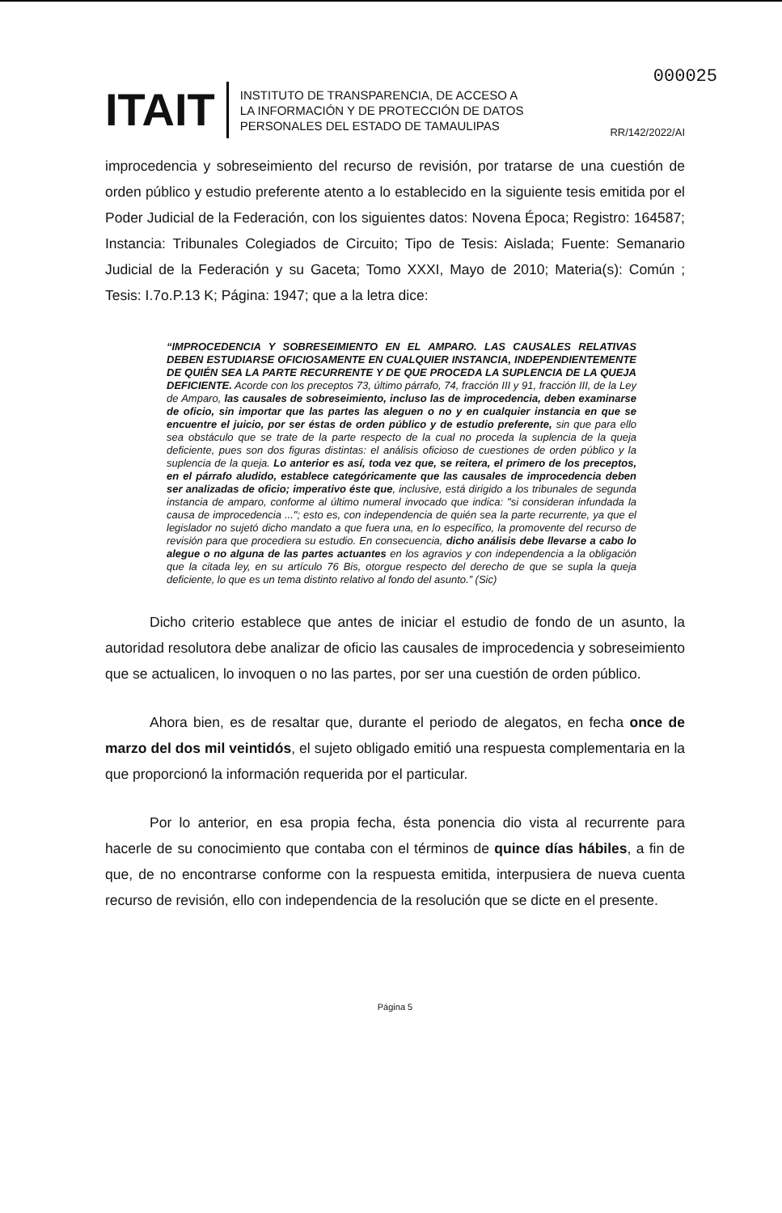000025
ITAIT
INSTITUTO DE TRANSPARENCIA, DE ACCESO A
LA INFORMACIÓN Y DE PROTECCIÓN DE DATOS
PERSONALES DEL ESTADO DE TAMAULIPAS
RR/142/2022/AI
improcedencia y sobreseimiento del recurso de revisión, por tratarse de una cuestión de orden público y estudio preferente atento a lo establecido en la siguiente tesis emitida por el Poder Judicial de la Federación, con los siguientes datos: Novena Época; Registro: 164587; Instancia: Tribunales Colegiados de Circuito; Tipo de Tesis: Aislada; Fuente: Semanario Judicial de la Federación y su Gaceta; Tomo XXXI, Mayo de 2010; Materia(s): Común ; Tesis: I.7o.P.13 K; Página: 1947; que a la letra dice:
“IMPROCEDENCIA Y SOBRESEIMIENTO EN EL AMPARO. LAS CAUSALES RELATIVAS DEBEN ESTUDIARSE OFICIOSAMENTE EN CUALQUIER INSTANCIA, INDEPENDIENTEMENTE DE QUIÉN SEA LA PARTE RECURRENTE Y DE QUE PROCEDA LA SUPLENCIA DE LA QUEJA DEFICIENTE. Acorde con los preceptos 73, último párrafo, 74, fracción III y 91, fracción III, de la Ley de Amparo, las causales de sobreseimiento, incluso las de improcedencia, deben examinarse de oficio, sin importar que las partes las aleguen o no y en cualquier instancia en que se encuentre el juicio, por ser éstas de orden público y de estudio preferente, sin que para ello sea obstáculo que se trate de la parte respecto de la cual no proceda la suplencia de la queja deficiente, pues son dos figuras distintas: el análisis oficioso de cuestiones de orden público y la suplencia de la queja. Lo anterior es así, toda vez que, se reitera, el primero de los preceptos, en el párrafo aludido, establece categóricamente que las causales de improcedencia deben ser analizadas de oficio; imperativo éste que, inclusive, está dirigido a los tribunales de segunda instancia de amparo, conforme al último numeral invocado que indica: "si consideran infundada la causa de improcedencia ..."; esto es, con independencia de quién sea la parte recurrente, ya que el legislador no sujetó dicho mandato a que fuera una, en lo específico, la promovente del recurso de revisión para que procediera su estudio. En consecuencia, dicho análisis debe llevarse a cabo lo alegue o no alguna de las partes actuantes en los agravios y con independencia a la obligación que la citada ley, en su artículo 76 Bis, otorgue respecto del derecho de que se supla la queja deficiente, lo que es un tema distinto relativo al fondo del asunto.” (Sic)
Dicho criterio establece que antes de iniciar el estudio de fondo de un asunto, la autoridad resolutora debe analizar de oficio las causales de improcedencia y sobreseimiento que se actualicen, lo invoquen o no las partes, por ser una cuestión de orden público.
Ahora bien, es de resaltar que, durante el periodo de alegatos, en fecha once de marzo del dos mil veintidós, el sujeto obligado emitió una respuesta complementaria en la que proporcionó la información requerida por el particular.
Por lo anterior, en esa propia fecha, ésta ponencia dio vista al recurrente para hacerle de su conocimiento que contaba con el términos de quince días hábiles, a fin de que, de no encontrarse conforme con la respuesta emitida, interpusiera de nueva cuenta recurso de revisión, ello con independencia de la resolución que se dicte en el presente.
Página 5